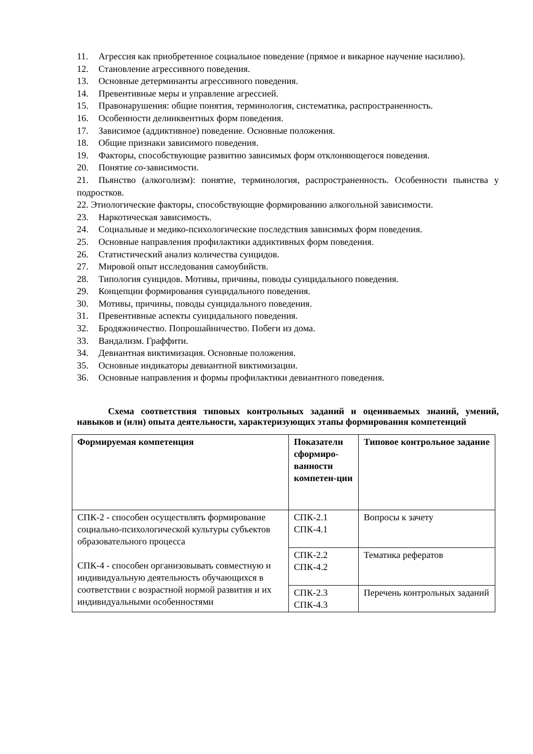11. Агрессия как приобретенное социальное поведение (прямое и викарное научение насилию).
12. Становление агрессивного поведения.
13. Основные детерминанты агрессивного поведения.
14. Превентивные меры и управление агрессией.
15. Правонарушения: общие понятия, терминология, систематика, распространенность.
16. Особенности делинквентных форм поведения.
17. Зависимое (аддиктивное) поведение. Основные положения.
18. Общие признаки зависимого поведения.
19. Факторы, способствующие развитию зависимых форм отклоняющегося поведения.
20. Понятие со-зависимости.
21. Пьянство (алкоголизм): понятие, терминология, распространенность. Особенности пьянства у подростков.
22. Этиологические факторы, способствующие формированию алкогольной зависимости.
23. Наркотическая зависимость.
24. Социальные и медико-психологические последствия зависимых форм поведения.
25. Основные направления профилактики аддиктивных форм поведения.
26. Статистический анализ количества суицидов.
27. Мировой опыт исследования самоубийств.
28. Типология суицидов. Мотивы, причины, поводы суицидального поведения.
29. Концепции формирования суицидального поведения.
30. Мотивы, причины, поводы суицидального поведения.
31. Превентивные аспекты суицидального поведения.
32. Бродяжничество. Попрошайничество. Побеги из дома.
33. Вандализм. Граффити.
34. Девиантная виктимизация. Основные положения.
35. Основные индикаторы девиантной виктимизации.
36. Основные направления и формы профилактики девиантного поведения.
Схема соответствия типовых контрольных заданий и оцениваемых знаний, умений, навыков и (или) опыта деятельности, характеризующих этапы формирования компетенций
| Формируемая компетенция | Показатели сформиро-ванности компетен-ции | Типовое контрольное задание |
| --- | --- | --- |
| СПК-2 - способен осуществлять формирование социально-психологической культуры субъектов образовательного процесса СПК-4 - способен организовывать совместную и индивидуальную деятельность обучающихся в соответствии с возрастной нормой развития и их индивидуальными особенностями | СПК-2.1 СПК-4.1 | Вопросы к зачету |
| | СПК-2.2 СПК-4.2 | Тематика рефератов |
| | СПК-2.3 СПК-4.3 | Перечень контрольных заданий |